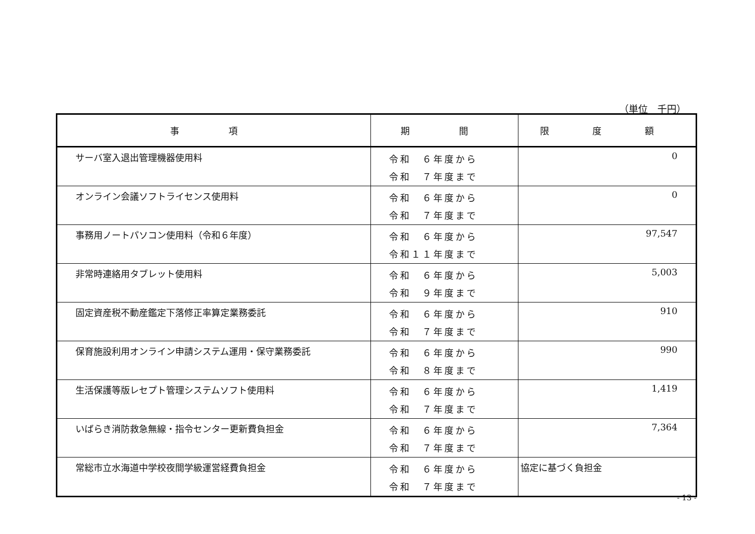（単位　千円）
| 事 項 | 期 間 | 限 度 額 |
| --- | --- | --- |
| サーバ室入退出管理機器使用料 | 令和 ６年度から 令和 ７年度まで | 0 |
| オンライン会議ソフトライセンス使用料 | 令和 ６年度から 令和 ７年度まで | 0 |
| 事務用ノートパソコン使用料（令和６年度） | 令和 ６年度から 令和１１年度まで | 97,547 |
| 非常時連絡用タブレット使用料 | 令和 ６年度から 令和 ９年度まで | 5,003 |
| 固定資産税不動産鑑定下落修正率算定業務委託 | 令和 ６年度から 令和 ７年度まで | 910 |
| 保育施設利用オンライン申請システム運用・保守業務委託 | 令和 ６年度から 令和 ８年度まで | 990 |
| 生活保護等版レセプト管理システムソフト使用料 | 令和 ６年度から 令和 ７年度まで | 1,419 |
| いばらき消防救急無線・指令センター更新費負担金 | 令和 ６年度から 令和 ７年度まで | 7,364 |
| 常総市立水海道中学校夜間学級運営経費負担金 | 令和 ６年度から 令和 ７年度まで | 協定に基づく負担金 |
- 13 -